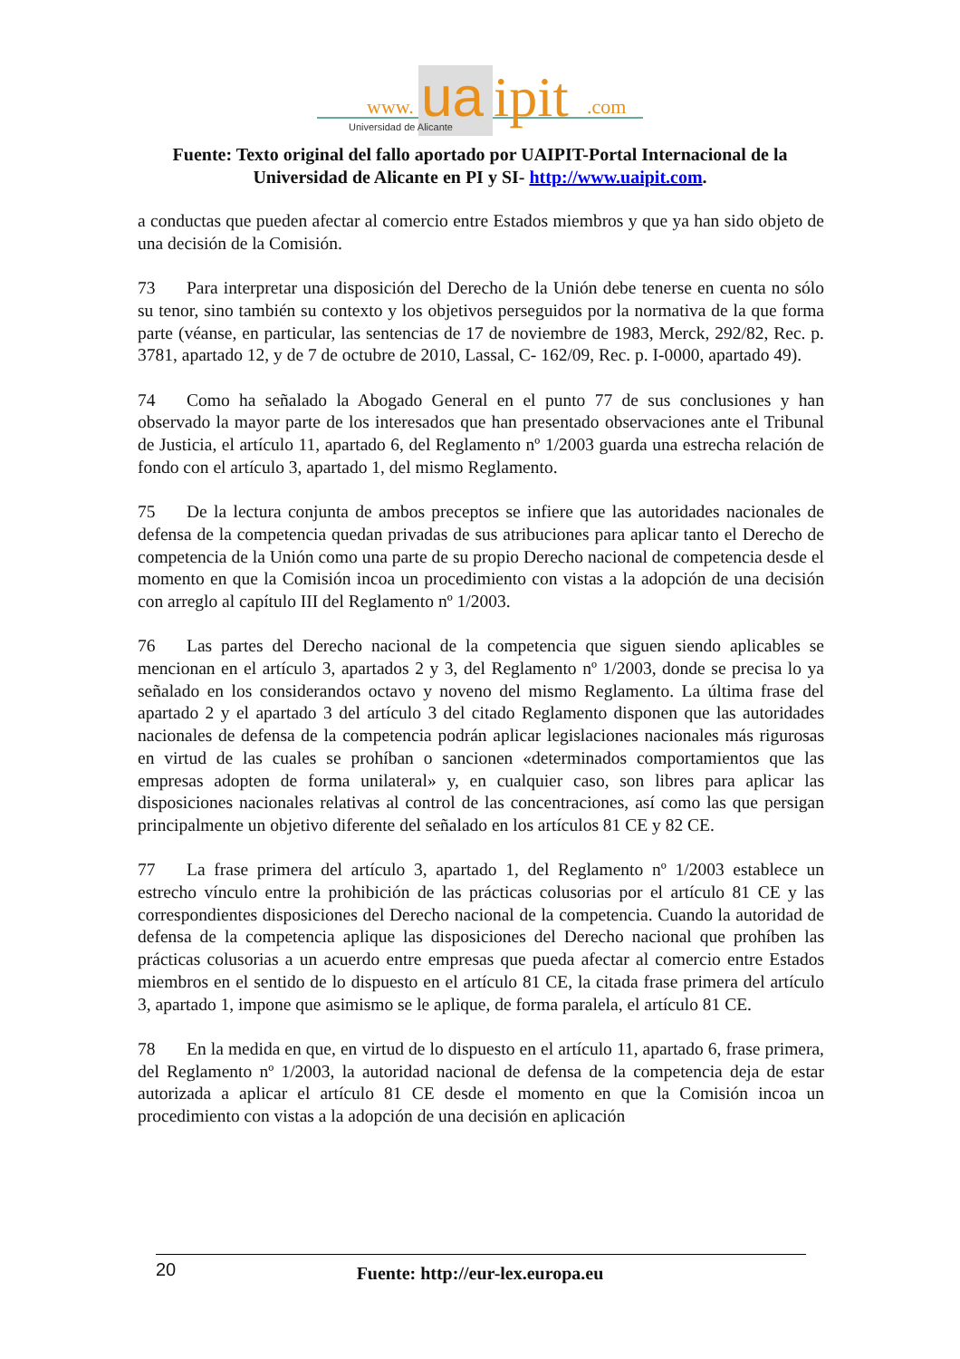www.
ua
ipit
.com
Universidad de Alicante
Fuente: Texto original del fallo aportado por UAIPIT-Portal Internacional de la Universidad de Alicante en PI y SI- http://www.uaipit.com.
a conductas que pueden afectar al comercio entre Estados miembros y que ya han sido objeto de una decisión de la Comisión.
73 Para interpretar una disposición del Derecho de la Unión debe tenerse en cuenta no sólo su tenor, sino también su contexto y los objetivos perseguidos por la normativa de la que forma parte (véanse, en particular, las sentencias de 17 de noviembre de 1983, Merck, 292/82, Rec. p. 3781, apartado 12, y de 7 de octubre de 2010, Lassal, C- 162/09, Rec. p. I-0000, apartado 49).
74 Como ha señalado la Abogado General en el punto 77 de sus conclusiones y han observado la mayor parte de los interesados que han presentado observaciones ante el Tribunal de Justicia, el artículo 11, apartado 6, del Reglamento nº 1/2003 guarda una estrecha relación de fondo con el artículo 3, apartado 1, del mismo Reglamento.
75 De la lectura conjunta de ambos preceptos se infiere que las autoridades nacionales de defensa de la competencia quedan privadas de sus atribuciones para aplicar tanto el Derecho de competencia de la Unión como una parte de su propio Derecho nacional de competencia desde el momento en que la Comisión incoa un procedimiento con vistas a la adopción de una decisión con arreglo al capítulo III del Reglamento nº 1/2003.
76 Las partes del Derecho nacional de la competencia que siguen siendo aplicables se mencionan en el artículo 3, apartados 2 y 3, del Reglamento nº 1/2003, donde se precisa lo ya señalado en los considerandos octavo y noveno del mismo Reglamento. La última frase del apartado 2 y el apartado 3 del artículo 3 del citado Reglamento disponen que las autoridades nacionales de defensa de la competencia podrán aplicar legislaciones nacionales más rigurosas en virtud de las cuales se prohíban o sancionen «determinados comportamientos que las empresas adopten de forma unilateral» y, en cualquier caso, son libres para aplicar las disposiciones nacionales relativas al control de las concentraciones, así como las que persigan principalmente un objetivo diferente del señalado en los artículos 81 CE y 82 CE.
77 La frase primera del artículo 3, apartado 1, del Reglamento nº 1/2003 establece un estrecho vínculo entre la prohibición de las prácticas colusorias por el artículo 81 CE y las correspondientes disposiciones del Derecho nacional de la competencia. Cuando la autoridad de defensa de la competencia aplique las disposiciones del Derecho nacional que prohíben las prácticas colusorias a un acuerdo entre empresas que pueda afectar al comercio entre Estados miembros en el sentido de lo dispuesto en el artículo 81 CE, la citada frase primera del artículo 3, apartado 1, impone que asimismo se le aplique, de forma paralela, el artículo 81 CE.
78 En la medida en que, en virtud de lo dispuesto en el artículo 11, apartado 6, frase primera, del Reglamento nº 1/2003, la autoridad nacional de defensa de la competencia deja de estar autorizada a aplicar el artículo 81 CE desde el momento en que la Comisión incoa un procedimiento con vistas a la adopción de una decisión en aplicación
20
Fuente: http://eur-lex.europa.eu